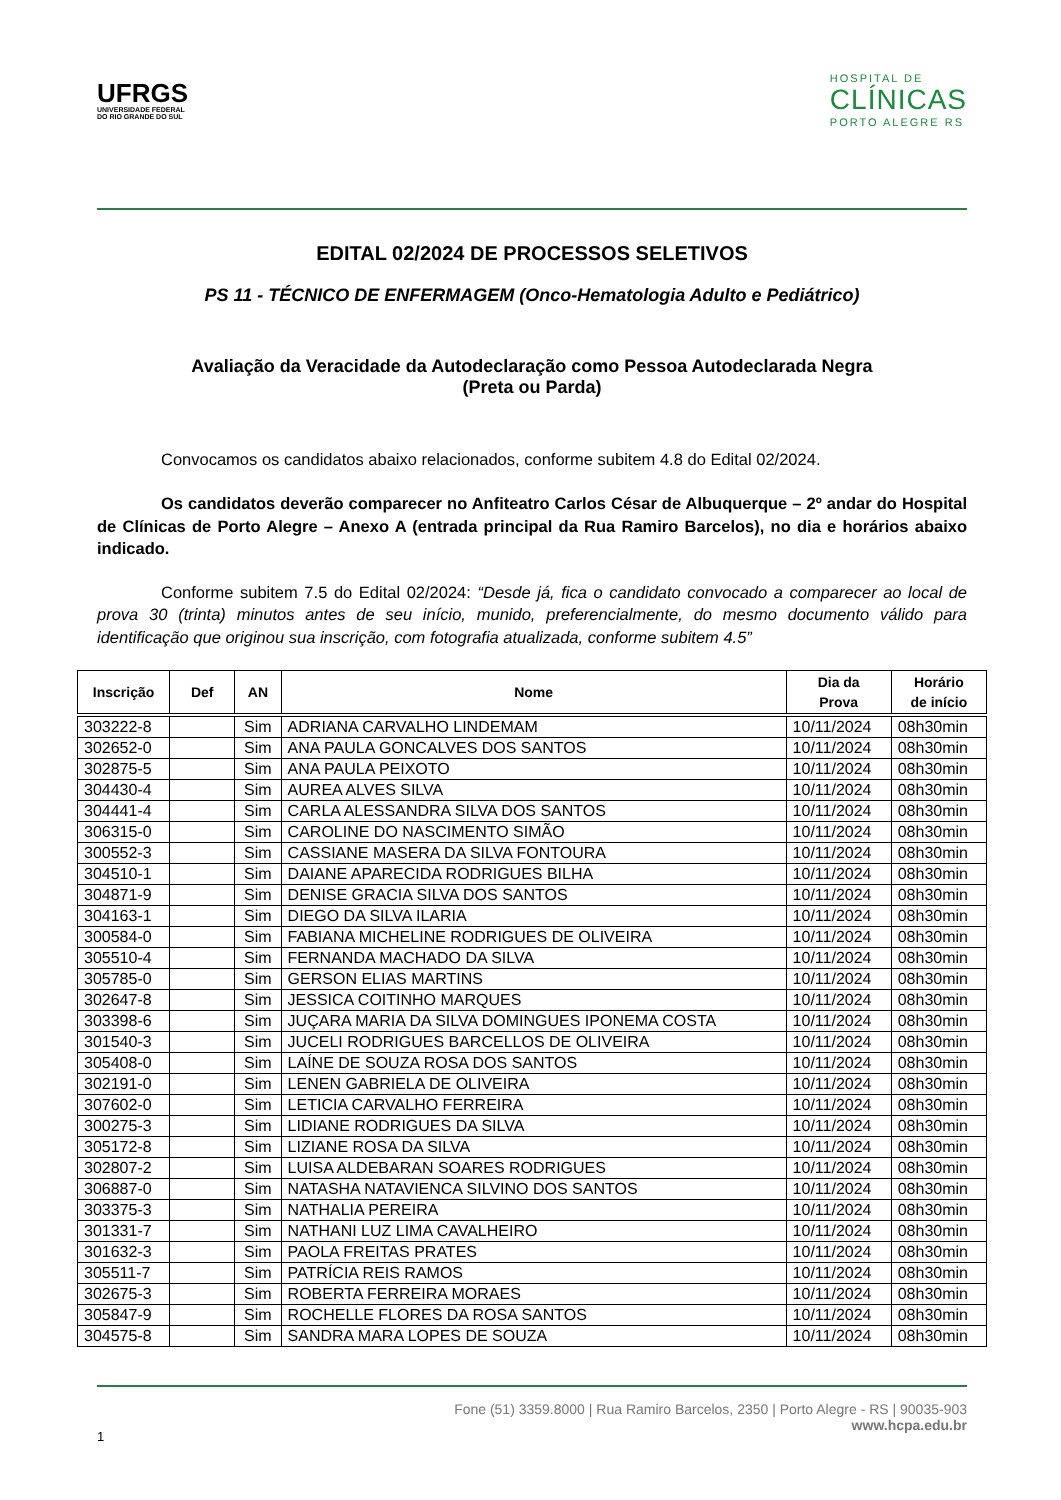UFRGS
UNIVERSIDADE FEDERAL
DO RIO GRANDE DO SUL
HOSPITAL DE
CLÍNICAS
PORTO ALEGRE RS
EDITAL 02/2024 DE PROCESSOS SELETIVOS
PS 11 - TÉCNICO DE ENFERMAGEM (Onco-Hematologia Adulto e Pediátrico)
Avaliação da Veracidade da Autodeclaração como Pessoa Autodeclarada Negra
(Preta ou Parda)
Convocamos os candidatos abaixo relacionados, conforme subitem 4.8 do Edital 02/2024.
Os candidatos deverão comparecer no Anfiteatro Carlos César de Albuquerque – 2º andar do Hospital de Clínicas de Porto Alegre – Anexo A (entrada principal da Rua Ramiro Barcelos), no dia e horários abaixo indicado.
Conforme subitem 7.5 do Edital 02/2024: “Desde já, fica o candidato convocado a comparecer ao local de prova 30 (trinta) minutos antes de seu início, munido, preferencialmente, do mesmo documento válido para identificação que originou sua inscrição, com fotografia atualizada, conforme subitem 4.5”
| Inscrição | Def | AN | Nome | Dia da Prova | Horário de início |
| --- | --- | --- | --- | --- | --- |
| 303222-8 | | Sim | ADRIANA CARVALHO LINDEMAM | 10/11/2024 | 08h30min |
| 302652-0 | | Sim | ANA PAULA GONCALVES DOS SANTOS | 10/11/2024 | 08h30min |
| 302875-5 | | Sim | ANA PAULA PEIXOTO | 10/11/2024 | 08h30min |
| 304430-4 | | Sim | AUREA ALVES SILVA | 10/11/2024 | 08h30min |
| 304441-4 | | Sim | CARLA ALESSANDRA SILVA DOS SANTOS | 10/11/2024 | 08h30min |
| 306315-0 | | Sim | CAROLINE DO NASCIMENTO SIMÃO | 10/11/2024 | 08h30min |
| 300552-3 | | Sim | CASSIANE MASERA DA SILVA FONTOURA | 10/11/2024 | 08h30min |
| 304510-1 | | Sim | DAIANE APARECIDA RODRIGUES BILHA | 10/11/2024 | 08h30min |
| 304871-9 | | Sim | DENISE GRACIA SILVA DOS SANTOS | 10/11/2024 | 08h30min |
| 304163-1 | | Sim | DIEGO DA SILVA ILARIA | 10/11/2024 | 08h30min |
| 300584-0 | | Sim | FABIANA MICHELINE RODRIGUES DE OLIVEIRA | 10/11/2024 | 08h30min |
| 305510-4 | | Sim | FERNANDA MACHADO DA SILVA | 10/11/2024 | 08h30min |
| 305785-0 | | Sim | GERSON ELIAS MARTINS | 10/11/2024 | 08h30min |
| 302647-8 | | Sim | JESSICA COITINHO MARQUES | 10/11/2024 | 08h30min |
| 303398-6 | | Sim | JUÇARA MARIA DA SILVA DOMINGUES IPONEMA COSTA | 10/11/2024 | 08h30min |
| 301540-3 | | Sim | JUCELI RODRIGUES BARCELLOS DE OLIVEIRA | 10/11/2024 | 08h30min |
| 305408-0 | | Sim | LAÍNE DE SOUZA ROSA DOS SANTOS | 10/11/2024 | 08h30min |
| 302191-0 | | Sim | LENEN GABRIELA DE OLIVEIRA | 10/11/2024 | 08h30min |
| 307602-0 | | Sim | LETICIA CARVALHO FERREIRA | 10/11/2024 | 08h30min |
| 300275-3 | | Sim | LIDIANE RODRIGUES DA SILVA | 10/11/2024 | 08h30min |
| 305172-8 | | Sim | LIZIANE ROSA DA SILVA | 10/11/2024 | 08h30min |
| 302807-2 | | Sim | LUISA ALDEBARAN SOARES RODRIGUES | 10/11/2024 | 08h30min |
| 306887-0 | | Sim | NATASHA NATAVIENCA SILVINO DOS SANTOS | 10/11/2024 | 08h30min |
| 303375-3 | | Sim | NATHALIA PEREIRA | 10/11/2024 | 08h30min |
| 301331-7 | | Sim | NATHANI LUZ LIMA CAVALHEIRO | 10/11/2024 | 08h30min |
| 301632-3 | | Sim | PAOLA FREITAS PRATES | 10/11/2024 | 08h30min |
| 305511-7 | | Sim | PATRÍCIA REIS RAMOS | 10/11/2024 | 08h30min |
| 302675-3 | | Sim | ROBERTA FERREIRA MORAES | 10/11/2024 | 08h30min |
| 305847-9 | | Sim | ROCHELLE FLORES DA ROSA SANTOS | 10/11/2024 | 08h30min |
| 304575-8 | | Sim | SANDRA MARA LOPES DE SOUZA | 10/11/2024 | 08h30min |
Fone (51) 3359.8000 | Rua Ramiro Barcelos, 2350 | Porto Alegre - RS | 90035-903
www.hcpa.edu.br
1